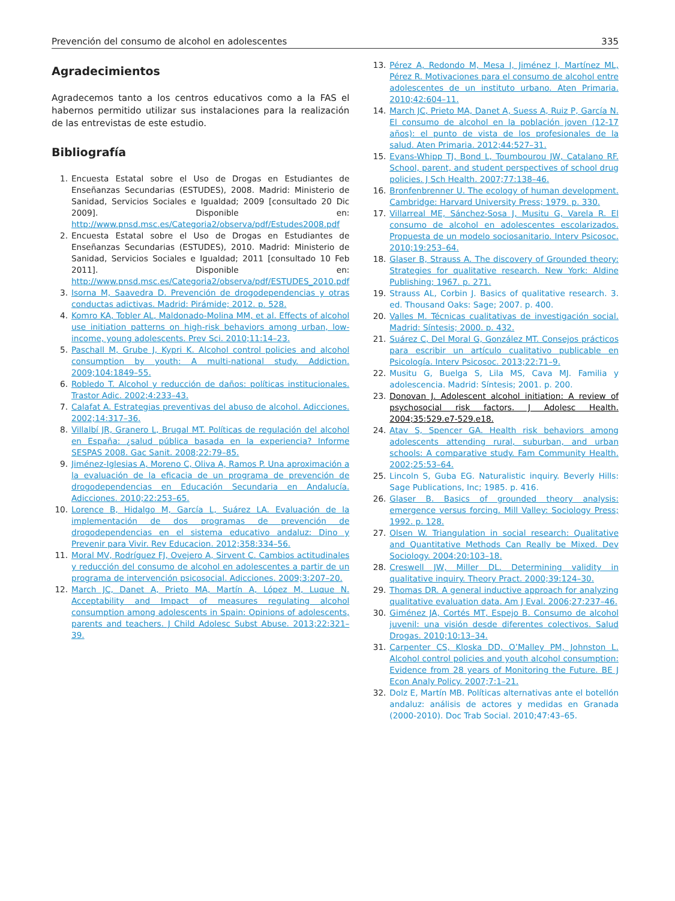Prevención del consumo de alcohol en adolescentes 335
Agradecimientos
Agradecemos tanto a los centros educativos como a la FAS el habernos permitido utilizar sus instalaciones para la realización de las entrevistas de este estudio.
Bibliografía
1. Encuesta Estatal sobre el Uso de Drogas en Estudiantes de Enseñanzas Secundarias (ESTUDES), 2008. Madrid: Ministerio de Sanidad, Servicios Sociales e Igualdad; 2009 [consultado 20 Dic 2009]. Disponible en: http://www.pnsd.msc.es/Categoria2/observa/pdf/Estudes2008.pdf
2. Encuesta Estatal sobre el Uso de Drogas en Estudiantes de Enseñanzas Secundarias (ESTUDES), 2010. Madrid: Ministerio de Sanidad, Servicios Sociales e Igualdad; 2011 [consultado 10 Feb 2011]. Disponible en: http://www.pnsd.msc.es/Categoria2/observa/pdf/ESTUDES_2010.pdf
3. Isorna M, Saavedra D. Prevención de drogodependencias y otras conductas adictivas. Madrid: Pirámide; 2012. p. 528.
4. Komro KA, Tobler AL, Maldonado-Molina MM, et al. Effects of alcohol use initiation patterns on high-risk behaviors among urban, low-income, young adolescents. Prev Sci. 2010;11:14–23.
5. Paschall M, Grube J, Kypri K. Alcohol control policies and alcohol consumption by youth: A multi-national study. Addiction. 2009;104:1849–55.
6. Robledo T. Alcohol y reducción de daños: políticas institucionales. Trastor Adic. 2002;4:233–43.
7. Calafat A. Estrategias preventivas del abuso de alcohol. Adicciones. 2002;14:317–36.
8. Villalbí JR, Granero L, Brugal MT. Políticas de regulación del alcohol en España: ¿salud pública basada en la experiencia? Informe SESPAS 2008. Gac Sanit. 2008;22:79–85.
9. Jiménez-Iglesias A, Moreno C, Oliva A, Ramos P. Una aproximación a la evaluación de la eficacia de un programa de prevención de drogodependencias en Educación Secundaria en Andalucía. Adicciones. 2010;22:253–65.
10. Lorence B, Hidalgo M, García L, Suárez LA. Evaluación de la implementación de dos programas de prevención de drogodependencias en el sistema educativo andaluz: Dino y Prevenir para Vivir. Rev Educacion. 2012;358:334–56.
11. Moral MV, Rodríguez FJ, Ovejero A, Sirvent C. Cambios actitudinales y reducción del consumo de alcohol en adolescentes a partir de un programa de intervención psicosocial. Adicciones. 2009;3:207–20.
12. March JC, Danet A, Prieto MA, Martín A, López M, Luque N. Acceptability and Impact of measures regulating alcohol consumption among adolescents in Spain: Opinions of adolescents, parents and teachers. J Child Adolesc Subst Abuse. 2013;22:321–39.
13. Pérez A, Redondo M, Mesa I, Jiménez I, Martínez ML, Pérez R. Motivaciones para el consumo de alcohol entre adolescentes de un instituto urbano. Aten Primaria. 2010;42:604–11.
14. March JC, Prieto MA, Danet A, Suess A, Ruiz P, García N. El consumo de alcohol en la población joven (12-17 años): el punto de vista de los profesionales de la salud. Aten Primaria. 2012;44:527–31.
15. Evans-Whipp TJ, Bond L, Toumbourou JW, Catalano RF. School, parent, and student perspectives of school drug policies. J Sch Health. 2007;77:138–46.
16. Bronfenbrenner U. The ecology of human development. Cambridge: Harvard University Press; 1979. p. 330.
17. Villarreal ME, Sánchez-Sosa J, Musitu G, Varela R. El consumo de alcohol en adolescentes escolarizados. Propuesta de un modelo sociosanitario. Interv Psicosoc. 2010;19:253–64.
18. Glaser B, Strauss A. The discovery of Grounded theory: Strategies for qualitative research. New York: Aldine Publishing; 1967. p. 271.
19. Strauss AL, Corbin J. Basics of qualitative research. 3. ed. Thousand Oaks: Sage; 2007. p. 400.
20. Valles M. Técnicas cualitativas de investigación social. Madrid: Síntesis; 2000. p. 432.
21. Suárez C, Del Moral G, González MT. Consejos prácticos para escribir un artículo cualitativo publicable en Psicología. Interv Psicosoc. 2013;22:71–9.
22. Musitu G, Buelga S, Lila MS, Cava MJ. Familia y adolescencia. Madrid: Síntesis; 2001. p. 200.
23. Donovan J. Adolescent alcohol initiation: A review of psychosocial risk factors. J Adolesc Health. 2004;35:529.e7-529.e18.
24. Atav S, Spencer GA. Health risk behaviors among adolescents attending rural, suburban, and urban schools: A comparative study. Fam Community Health. 2002;25:53–64.
25. Lincoln S, Guba EG. Naturalistic inquiry. Beverly Hills: Sage Publications, Inc; 1985. p. 416.
26. Glaser B. Basics of grounded theory analysis: emergence versus forcing. Mill Valley: Sociology Press; 1992. p. 128.
27. Olsen W. Triangulation in social research: Qualitative and Quantitative Methods Can Really be Mixed. Dev Sociology. 2004;20:103–18.
28. Creswell JW, Miller DL. Determining validity in qualitative inquiry. Theory Pract. 2000;39:124–30.
29. Thomas DR. A general inductive approach for analyzing qualitative evaluation data. Am J Eval. 2006;27:237–46.
30. Giménez JA, Cortés MT, Espejo B. Consumo de alcohol juvenil: una visión desde diferentes colectivos. Salud Drogas. 2010;10:13–34.
31. Carpenter CS, Kloska DD, O’Malley PM, Johnston L. Alcohol control policies and youth alcohol consumption: Evidence from 28 years of Monitoring the Future. BE J Econ Analy Policy. 2007;7:1–21.
32. Dolz E, Martín MB. Políticas alternativas ante el botellón andaluz: análisis de actores y medidas en Granada (2000-2010). Doc Trab Social. 2010;47:43–65.